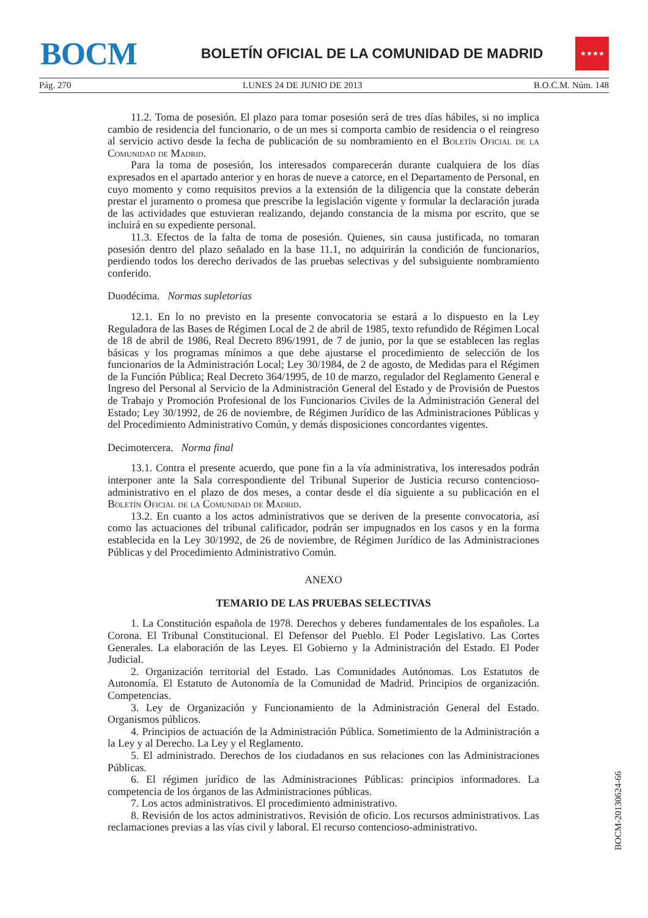BOCM
BOLETÍN OFICIAL DE LA COMUNIDAD DE MADRID
★★★★
Pág. 270 LUNES 24 DE JUNIO DE 2013 B.O.C.M. Núm. 148
11.2. Toma de posesión. El plazo para tomar posesión será de tres días hábiles, si no implica cambio de residencia del funcionario, o de un mes si comporta cambio de residencia o el reingreso al servicio activo desde la fecha de publicación de su nombramiento en el Boletín Oficial de la Comunidad de Madrid.
Para la toma de posesión, los interesados comparecerán durante cualquiera de los días expresados en el apartado anterior y en horas de nueve a catorce, en el Departamento de Personal, en cuyo momento y como requisitos previos a la extensión de la diligencia que la constate deberán prestar el juramento o promesa que prescribe la legislación vigente y formular la declaración jurada de las actividades que estuvieran realizando, dejando constancia de la misma por escrito, que se incluirá en su expediente personal.
11.3. Efectos de la falta de toma de posesión. Quienes, sin causa justificada, no tomaran posesión dentro del plazo señalado en la base 11.1, no adquirirán la condición de funcionarios, perdiendo todos los derecho derivados de las pruebas selectivas y del subsiguiente nombramiento conferido.
Duodécima. Normas supletorias
12.1. En lo no previsto en la presente convocatoria se estará a lo dispuesto en la Ley Reguladora de las Bases de Régimen Local de 2 de abril de 1985, texto refundido de Régimen Local de 18 de abril de 1986, Real Decreto 896/1991, de 7 de junio, por la que se establecen las reglas básicas y los programas mínimos a que debe ajustarse el procedimiento de selección de los funcionarios de la Administración Local; Ley 30/1984, de 2 de agosto, de Medidas para el Régimen de la Función Pública; Real Decreto 364/1995, de 10 de marzo, regulador del Reglamento General e Ingreso del Personal al Servicio de la Administración General del Estado y de Provisión de Puestos de Trabajo y Promoción Profesional de los Funcionarios Civiles de la Administración General del Estado; Ley 30/1992, de 26 de noviembre, de Régimen Jurídico de las Administraciones Públicas y del Procedimiento Administrativo Común, y demás disposiciones concordantes vigentes.
Decimotercera. Norma final
13.1. Contra el presente acuerdo, que pone fin a la vía administrativa, los interesados podrán interponer ante la Sala correspondiente del Tribunal Superior de Justicia recurso contencioso-administrativo en el plazo de dos meses, a contar desde el día siguiente a su publicación en el Boletín Oficial de la Comunidad de Madrid.
13.2. En cuanto a los actos administrativos que se deriven de la presente convocatoria, así como las actuaciones del tribunal calificador, podrán ser impugnados en los casos y en la forma establecida en la Ley 30/1992, de 26 de noviembre, de Régimen Jurídico de las Administraciones Públicas y del Procedimiento Administrativo Común.
ANEXO
TEMARIO DE LAS PRUEBAS SELECTIVAS
1. La Constitución española de 1978. Derechos y deberes fundamentales de los españoles. La Corona. El Tribunal Constitucional. El Defensor del Pueblo. El Poder Legislativo. Las Cortes Generales. La elaboración de las Leyes. El Gobierno y la Administración del Estado. El Poder Judicial.
2. Organización territorial del Estado. Las Comunidades Autónomas. Los Estatutos de Autonomía. El Estatuto de Autonomía de la Comunidad de Madrid. Principios de organización. Competencias.
3. Ley de Organización y Funcionamiento de la Administración General del Estado. Organismos públicos.
4. Principios de actuación de la Administración Pública. Sometimiento de la Administración a la Ley y al Derecho. La Ley y el Reglamento.
5. El administrado. Derechos de los ciudadanos en sus relaciones con las Administraciones Públicas.
6. El régimen jurídico de las Administraciones Públicas: principios informadores. La competencia de los órganos de las Administraciones públicas.
7. Los actos administrativos. El procedimiento administrativo.
8. Revisión de los actos administrativos. Revisión de oficio. Los recursos administrativos. Las reclamaciones previas a las vías civil y laboral. El recurso contencioso-administrativo.
BOCM-20130624-66